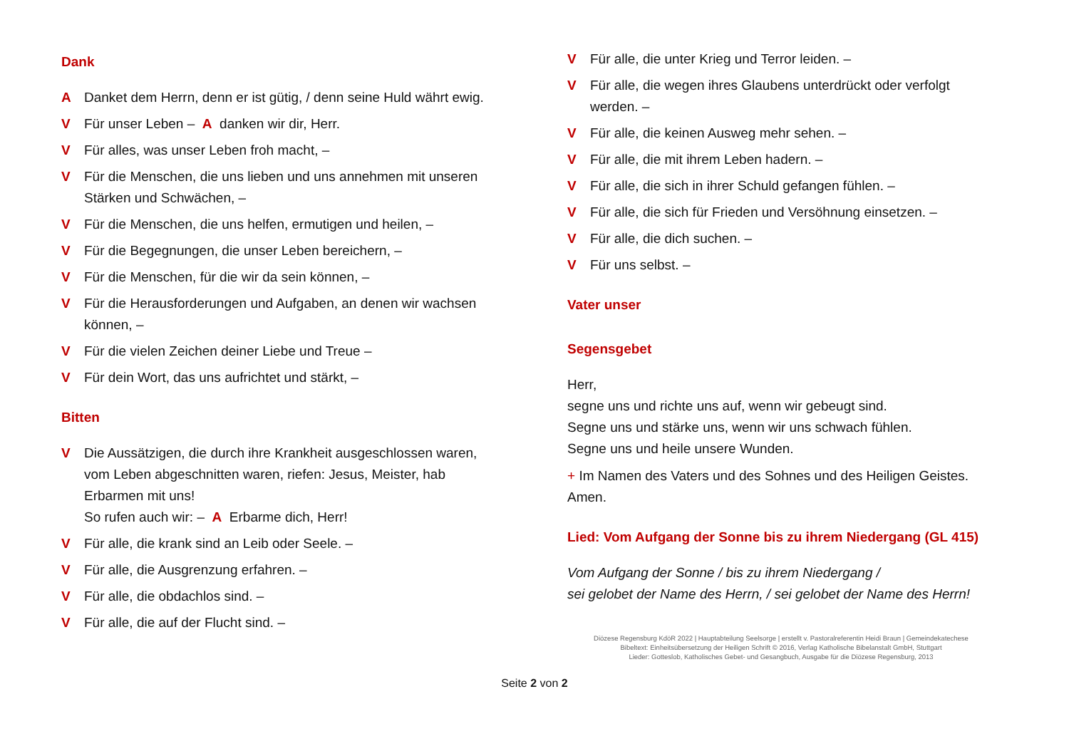Dank
A Danket dem Herrn, denn er ist gütig, / denn seine Huld währt ewig.
V Für unser Leben – A danken wir dir, Herr.
V Für alles, was unser Leben froh macht, –
V Für die Menschen, die uns lieben und uns annehmen mit unseren Stärken und Schwächen, –
V Für die Menschen, die uns helfen, ermutigen und heilen, –
V Für die Begegnungen, die unser Leben bereichern, –
V Für die Menschen, für die wir da sein können, –
V Für die Herausforderungen und Aufgaben, an denen wir wachsen können, –
V Für die vielen Zeichen deiner Liebe und Treue –
V Für dein Wort, das uns aufrichtet und stärkt, –
Bitten
V Die Aussätzigen, die durch ihre Krankheit ausgeschlossen waren, vom Leben abgeschnitten waren, riefen: Jesus, Meister, hab Erbarmen mit uns!
So rufen auch wir: – A Erbarme dich, Herr!
V Für alle, die krank sind an Leib oder Seele. –
V Für alle, die Ausgrenzung erfahren. –
V Für alle, die obdachlos sind. –
V Für alle, die auf der Flucht sind. –
V Für alle, die unter Krieg und Terror leiden. –
V Für alle, die wegen ihres Glaubens unterdrückt oder verfolgt werden. –
V Für alle, die keinen Ausweg mehr sehen. –
V Für alle, die mit ihrem Leben hadern. –
V Für alle, die sich in ihrer Schuld gefangen fühlen. –
V Für alle, die sich für Frieden und Versöhnung einsetzen. –
V Für alle, die dich suchen. –
V Für uns selbst. –
Vater unser
Segensgebet
Herr,
segne uns und richte uns auf, wenn wir gebeugt sind.
Segne uns und stärke uns, wenn wir uns schwach fühlen.
Segne uns und heile unsere Wunden.
+ Im Namen des Vaters und des Sohnes und des Heiligen Geistes.
Amen.
Lied: Vom Aufgang der Sonne bis zu ihrem Niedergang (GL 415)
Vom Aufgang der Sonne / bis zu ihrem Niedergang /
sei gelobet der Name des Herrn, / sei gelobet der Name des Herrn!
Diözese Regensburg KdöR 2022 | Hauptabteilung Seelsorge | erstellt v. Pastoralreferentin Heidi Braun | Gemeindekatechese
Bibeltext: Einheitsübersetzung der Heiligen Schrift © 2016, Verlag Katholische Bibelanstalt GmbH, Stuttgart
Lieder: Gotteslob, Katholisches Gebet- und Gesangbuch, Ausgabe für die Diözese Regensburg, 2013
Seite 2 von 2